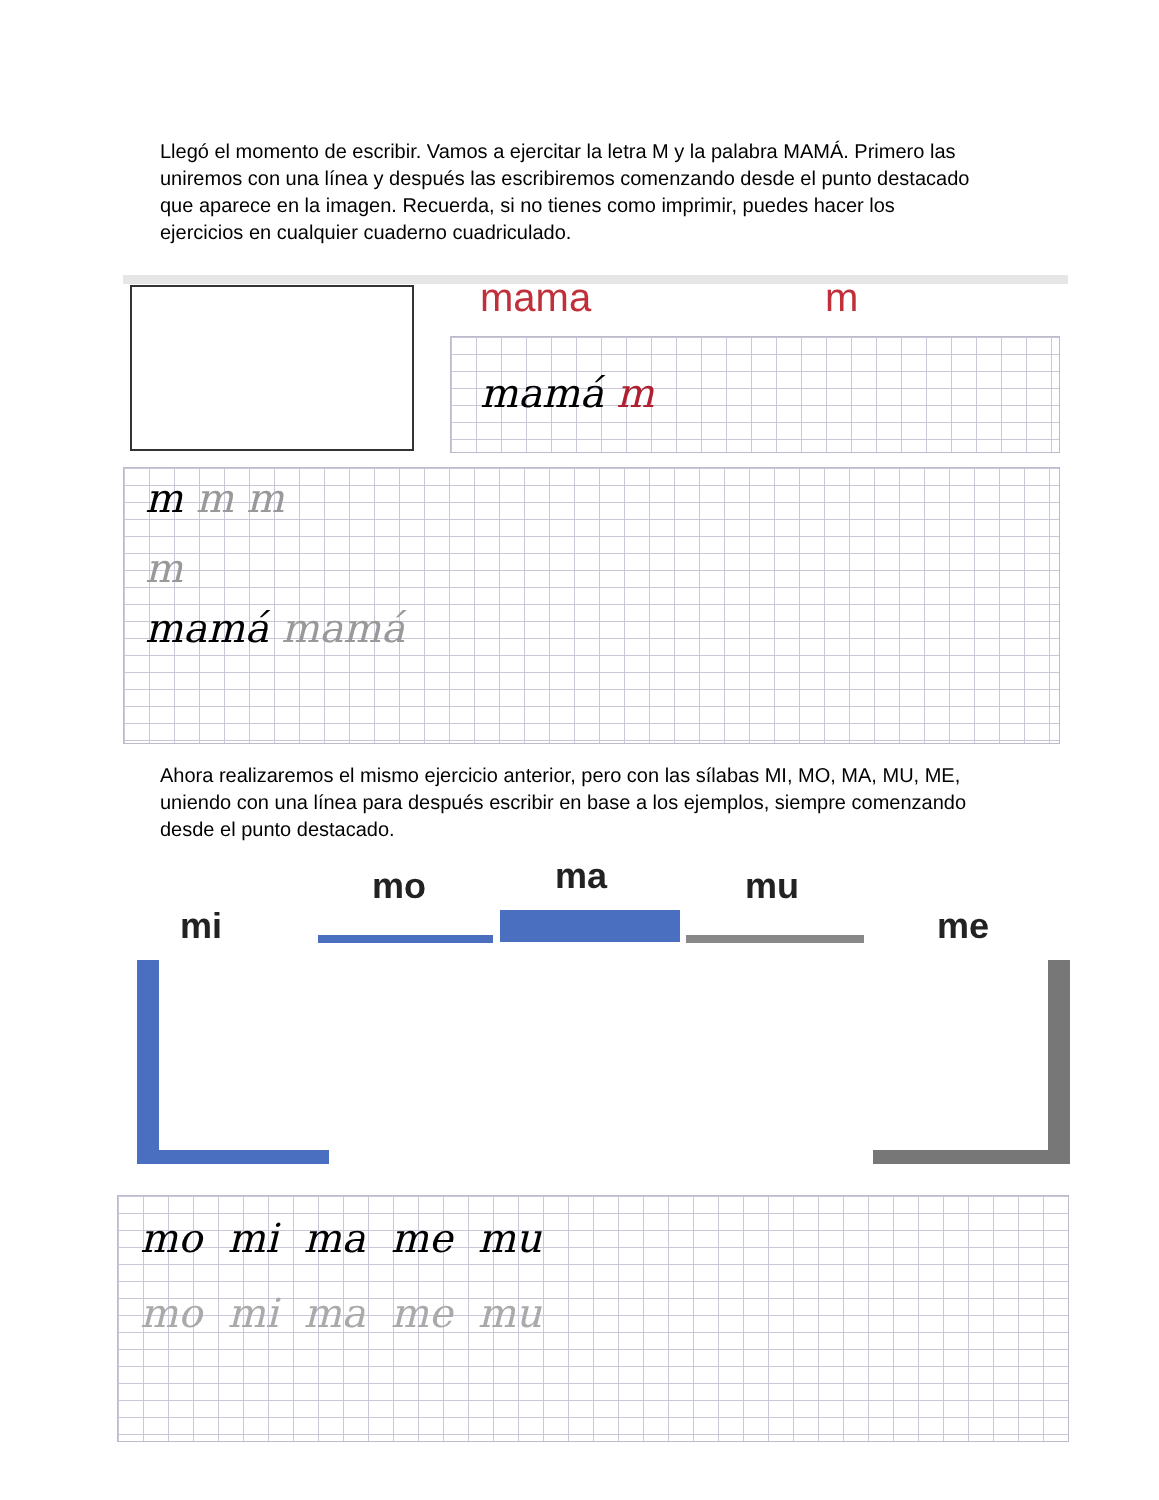Llegó el momento de escribir. Vamos a ejercitar la letra M y la palabra MAMÁ. Primero las uniremos con una línea y después las escribiremos comenzando desde el punto destacado que aparece en la imagen. Recuerda, si no tienes como imprimir, puedes hacer los ejercicios en cualquier cuaderno cuadriculado.
mama m
mamá m
m m m
m
mamá mamá
Ahora realizaremos el mismo ejercicio anterior, pero con las sílabas MI, MO, MA, MU, ME, uniendo con una línea para después escribir en base a los ejemplos, siempre comenzando desde el punto destacado.
mi
mo ma mu
me
mo mi ma me mu
mo mi ma me mu